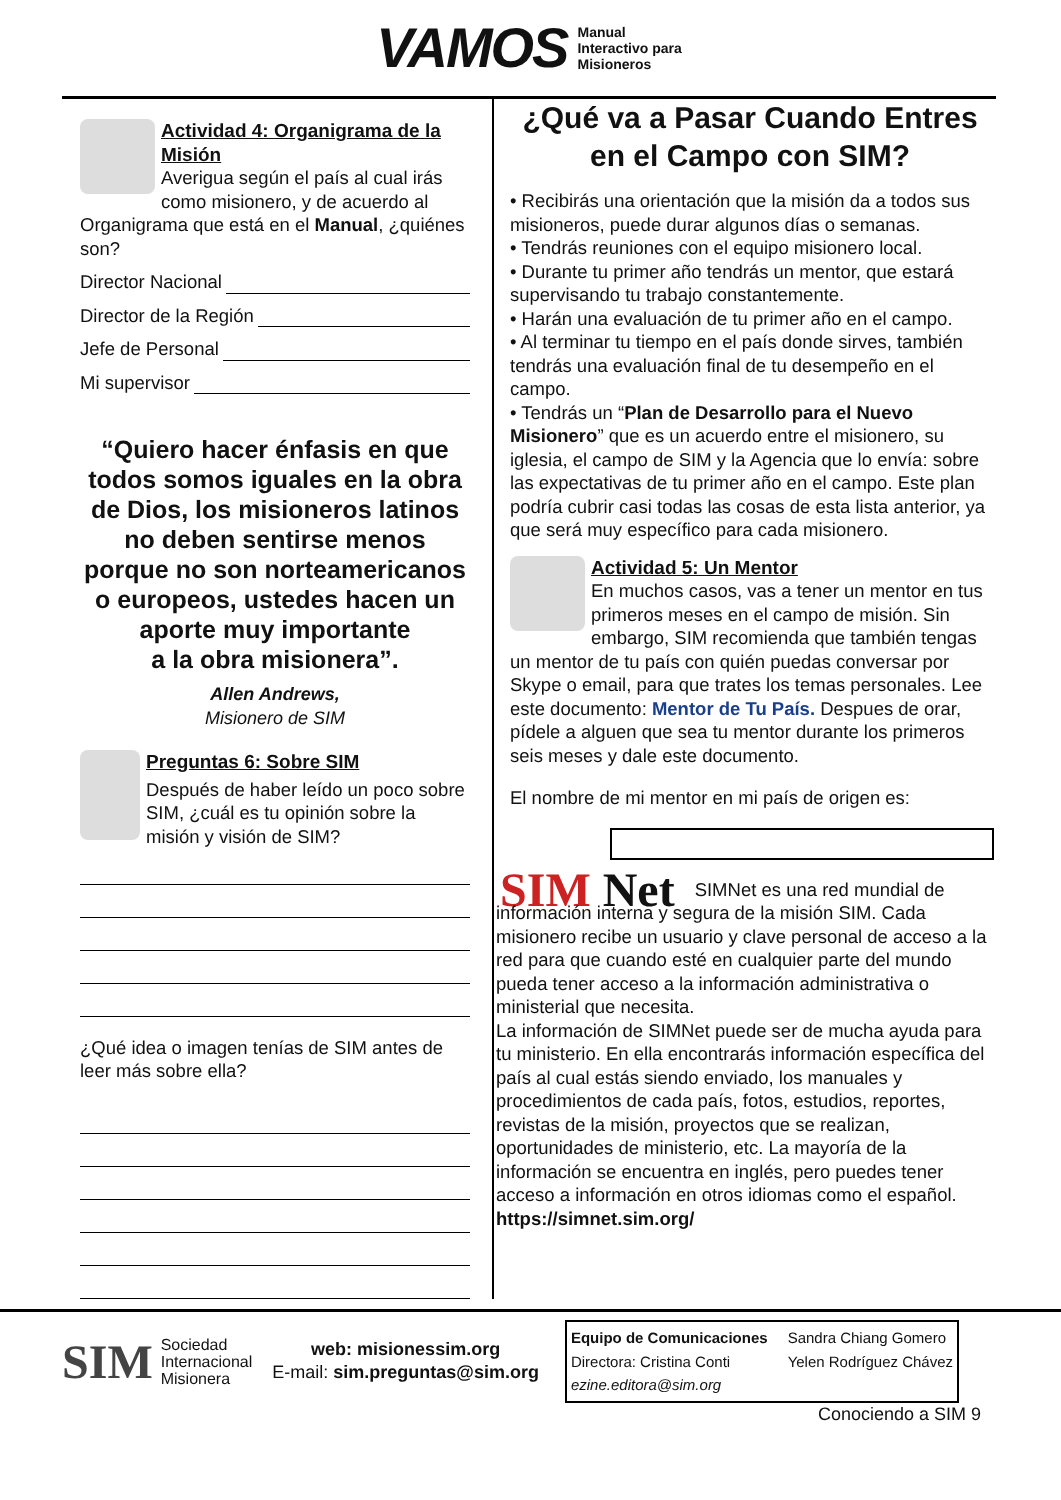VAMOS
Manual
Interactivo para
Misioneros
Actividad 4: Organigrama de la Misión
Averigua según el país al cual irás como misionero, y de acuerdo al Organigrama que está en el Manual, ¿quiénes son?
Director Nacional
Director de la Región
Jefe de Personal
Mi supervisor
“Quiero hacer énfasis en que todos somos iguales en la obra de Dios, los misioneros latinos no deben sentirse menos porque no son norteamericanos o europeos, ustedes hacen un aporte muy importante
a la obra misionera”.
Allen Andrews,
Misionero de SIM
Preguntas 6: Sobre SIM
Después de haber leído un poco sobre SIM, ¿cuál es tu opinión sobre la misión y visión de SIM?
¿Qué idea o imagen tenías de SIM antes de leer más sobre ella?
¿Qué va a Pasar Cuando Entres en el Campo con SIM?
• Recibirás una orientación que la misión da a todos sus misioneros, puede durar algunos días o semanas.
• Tendrás reuniones con el equipo misionero local.
• Durante tu primer año tendrás un mentor, que estará supervisando tu trabajo constantemente.
• Harán una evaluación de tu primer año en el campo.
• Al terminar tu tiempo en el país donde sirves, también tendrás una evaluación final de tu desempeño en el campo.
• Tendrás un “Plan de Desarrollo para el Nuevo Misionero” que es un acuerdo entre el misionero, su iglesia, el campo de SIM y la Agencia que lo envía: sobre las expectativas de tu primer año en el campo. Este plan podría cubrir casi todas las cosas de esta lista anterior, ya que será muy específico para cada misionero.
Actividad 5: Un Mentor
En muchos casos, vas a tener un mentor en tus primeros meses en el campo de misión. Sin embargo, SIM recomienda que también tengas un mentor de tu país con quién puedas conversar por Skype o email, para que trates los temas personales. Lee este documento: Mentor de Tu País. Despues de orar, pídele a alguen que sea tu mentor durante los primeros seis meses y dale este documento.
El nombre de mi mentor en mi país de origen es:
SIM Net
SIMNet es una red mundial de información interna y segura de la misión SIM. Cada misionero recibe un usuario y clave personal de acceso a la red para que cuando esté en cualquier parte del mundo pueda tener acceso a la información administrativa o ministerial que necesita.
La información de SIMNet puede ser de mucha ayuda para tu ministerio. En ella encontrarás información específica del país al cual estás siendo enviado, los manuales y procedimientos de cada país, fotos, estudios, reportes, revistas de la misión, proyectos que se realizan, oportunidades de ministerio, etc. La mayoría de la información se encuentra en inglés, pero puedes tener acceso a información en otros idiomas como el español.
https://simnet.sim.org/
SIM
Sociedad
Internacional
Misionera
web: misionessim.org
E-mail: sim.preguntas@sim.org
Equipo de Comunicaciones
Directora: Cristina Conti
ezine.editora@sim.org
Sandra Chiang Gomero
Yelen Rodríguez Chávez
Conociendo a SIM 9